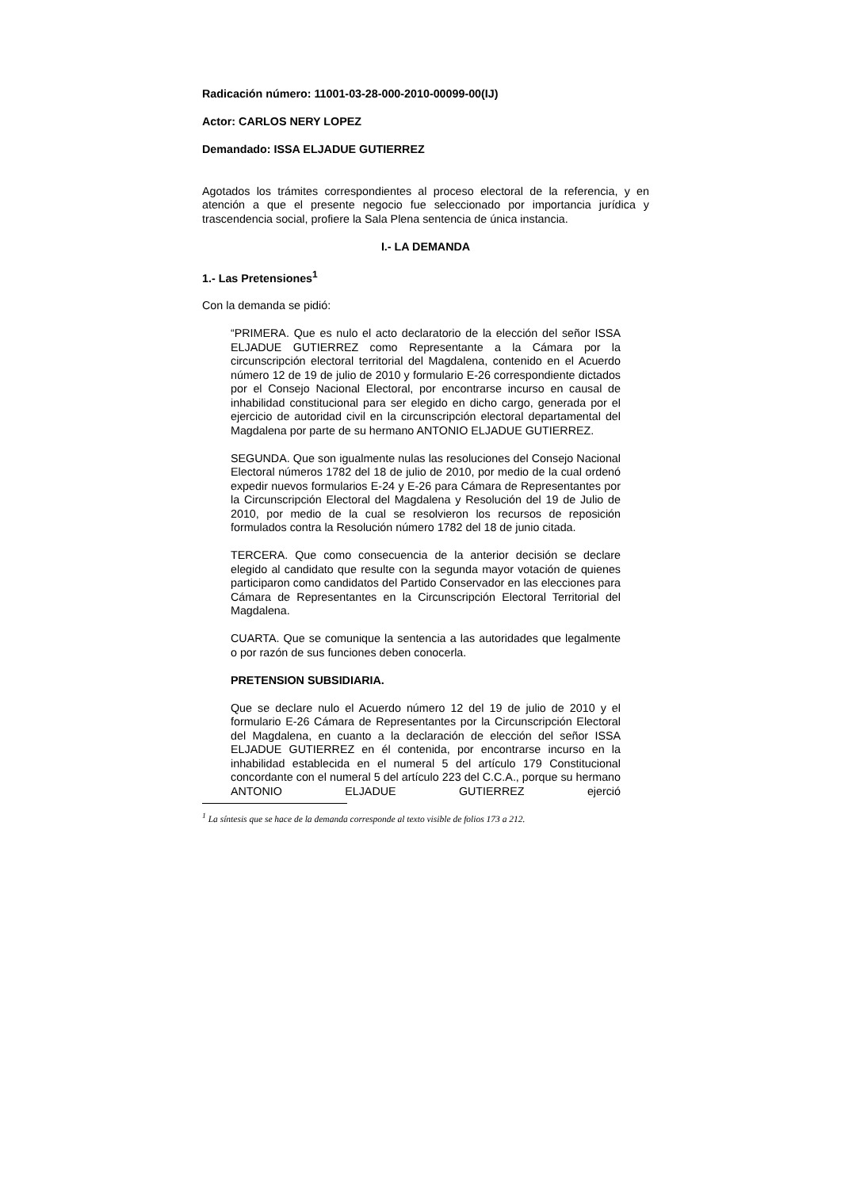Radicación número: 11001-03-28-000-2010-00099-00(IJ)
Actor: CARLOS NERY LOPEZ
Demandado: ISSA ELJADUE GUTIERREZ
Agotados los trámites correspondientes al proceso electoral de la referencia, y en atención a que el presente negocio fue seleccionado por importancia jurídica y trascendencia social, profiere la Sala Plena sentencia de única instancia.
I.- LA DEMANDA
1.- Las Pretensiones<sup>1</sup>
Con la demanda se pidió:
“PRIMERA. Que es nulo el acto declaratorio de la elección del señor ISSA ELJADUE GUTIERREZ como Representante a la Cámara por la circunscripción electoral territorial del Magdalena, contenido en el Acuerdo número 12 de 19 de julio de 2010 y formulario E-26 correspondiente dictados por el Consejo Nacional Electoral, por encontrarse incurso en causal de inhabilidad constitucional para ser elegido en dicho cargo, generada por el ejercicio de autoridad civil en la circunscripción electoral departamental del Magdalena por parte de su hermano ANTONIO ELJADUE GUTIERREZ.
SEGUNDA. Que son igualmente nulas las resoluciones del Consejo Nacional Electoral números 1782 del 18 de julio de 2010, por medio de la cual ordenó expedir nuevos formularios E-24 y E-26 para Cámara de Representantes por la Circunscripción Electoral del Magdalena y Resolución del 19 de Julio de 2010, por medio de la cual se resolvieron los recursos de reposición formulados contra la Resolución número 1782 del 18 de junio citada.
TERCERA. Que como consecuencia de la anterior decisión se declare elegido al candidato que resulte con la segunda mayor votación de quienes participaron como candidatos del Partido Conservador en las elecciones para Cámara de Representantes en la Circunscripción Electoral Territorial del Magdalena.
CUARTA. Que se comunique la sentencia a las autoridades que legalmente o por razón de sus funciones deben conocerla.
PRETENSION SUBSIDIARIA.
Que se declare nulo el Acuerdo número 12 del 19 de julio de 2010 y el formulario E-26 Cámara de Representantes por la Circunscripción Electoral del Magdalena, en cuanto a la declaración de elección del señor ISSA ELJADUE GUTIERREZ en él contenida, por encontrarse incurso en la inhabilidad establecida en el numeral 5 del artículo 179 Constitucional concordante con el numeral 5 del artículo 223 del C.C.A., porque su hermano ANTONIO ELJADUE GUTIERREZ ejerció
<sup>1</sup> La síntesis que se hace de la demanda corresponde al texto visible de folios 173 a 212.